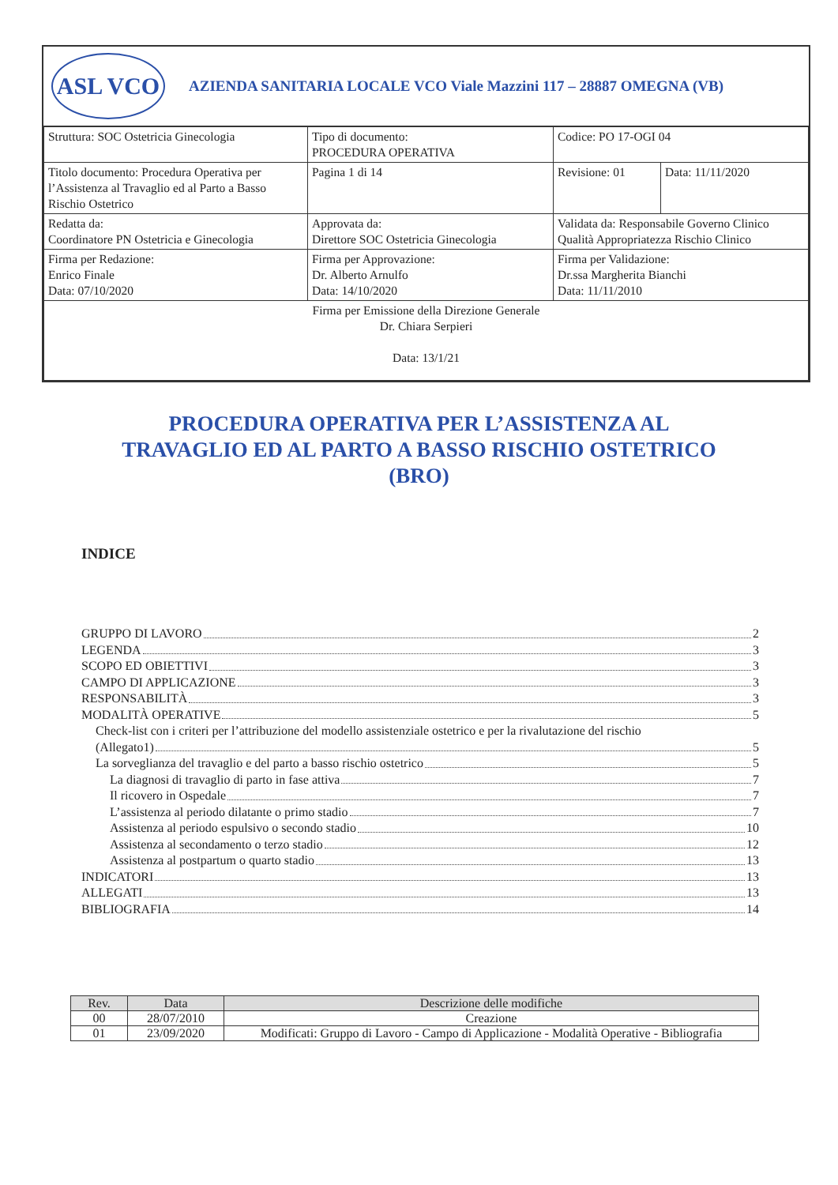ASL VCO
AZIENDA SANITARIA LOCALE VCO Viale Mazzini 117 – 28887 OMEGNA (VB)
| Struttura: SOC Ostetricia Ginecologia | Tipo di documento: PROCEDURA OPERATIVA | Codice: PO 17-OGI 04 | |
| Titolo documento: Procedura Operativa per l’Assistenza al Travaglio ed al Parto a Basso Rischio Ostetrico | Pagina 1 di 14 | Revisione: 01 | Data: 11/11/2020 |
| Redatta da: Coordinatore PN Ostetricia e Ginecologia | Approvata da: Direttore SOC Ostetricia Ginecologia | Validata da: Responsabile Governo Clinico Qualità Appropriatezza Rischio Clinico | |
| Firma per Redazione: Enrico Finale Data: 07/10/2020 | Firma per Approvazione: Dr. Alberto Arnulfo Data: 14/10/2020 | Firma per Validazione: Dr.ssa Margherita Bianchi Data: 11/11/2010 | |
| Firma per Emissione della Direzione Generale Dr. Chiara Serpieri Data: 13/1/21 | | | |
PROCEDURA OPERATIVA PER L’ASSISTENZA AL
TRAVAGLIO ED AL PARTO A BASSO RISCHIO OSTETRICO
(BRO)
INDICE
GRUPPO DI LAVORO 2
LEGENDA 3
SCOPO ED OBIETTIVI 3
CAMPO DI APPLICAZIONE 3
RESPONSABILITÀ 3
MODALITÀ OPERATIVE 5
Check-list con i criteri per l’attribuzione del modello assistenziale ostetrico e per la rivalutazione del rischio
(Allegato1) 5
La sorveglianza del travaglio e del parto a basso rischio ostetrico 5
La diagnosi di travaglio di parto in fase attiva 7
Il ricovero in Ospedale 7
L’assistenza al periodo dilatante o primo stadio 7
Assistenza al periodo espulsivo o secondo stadio 10
Assistenza al secondamento o terzo stadio 12
Assistenza al postpartum o quarto stadio 13
INDICATORI 13
ALLEGATI 13
BIBLIOGRAFIA 14
| Rev. | Data | Descrizione delle modifiche |
| --- | --- | --- |
| 00 | 28/07/2010 | Creazione |
| 01 | 23/09/2020 | Modificati: Gruppo di Lavoro - Campo di Applicazione - Modalità Operative - Bibliografia |